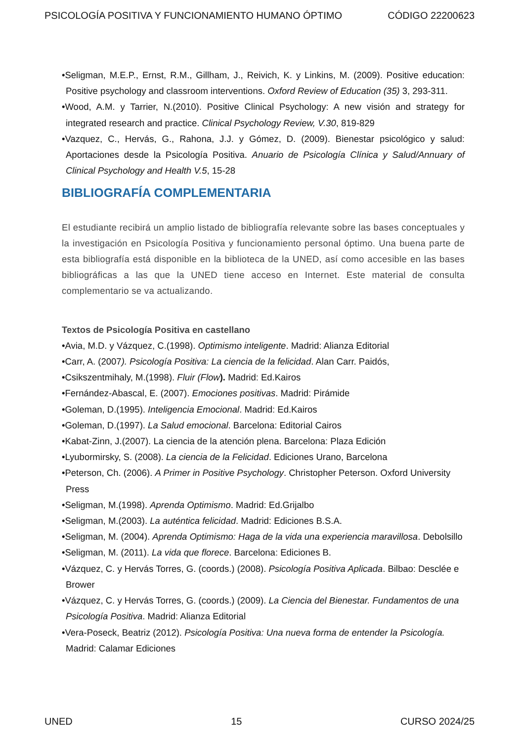PSICOLOGÍA POSITIVA Y FUNCIONAMIENTO HUMANO ÓPTIMO CÓDIGO 22200623
•Seligman, M.E.P., Ernst, R.M., Gillham, J., Reivich, K. y Linkins, M. (2009). Positive education: Positive psychology and classroom interventions. Oxford Review of Education (35) 3, 293-311.
•Wood, A.M. y Tarrier, N.(2010). Positive Clinical Psychology: A new visión and strategy for integrated research and practice. Clinical Psychology Review, V.30, 819-829
•Vazquez, C., Hervás, G., Rahona, J.J. y Gómez, D. (2009). Bienestar psicológico y salud: Aportaciones desde la Psicología Positiva. Anuario de Psicología Clínica y Salud/Annuary of Clinical Psychology and Health V.5, 15-28
BIBLIOGRAFÍA COMPLEMENTARIA
El estudiante recibirá un amplio listado de bibliografía relevante sobre las bases conceptuales y la investigación en Psicología Positiva y funcionamiento personal óptimo. Una buena parte de esta bibliografía está disponible en la biblioteca de la UNED, así como accesible en las bases bibliográficas a las que la UNED tiene acceso en Internet. Este material de consulta complementario se va actualizando.
Textos de Psicología Positiva en castellano
•Avia, M.D. y Vázquez, C.(1998). Optimismo inteligente. Madrid: Alianza Editorial
•Carr, A. (2007). Psicología Positiva: La ciencia de la felicidad. Alan Carr. Paidós,
•Csikszentmihaly, M.(1998). Fluir (Flow). Madrid: Ed.Kairos
•Fernández-Abascal, E. (2007). Emociones positivas. Madrid: Pirámide
•Goleman, D.(1995). Inteligencia Emocional. Madrid: Ed.Kairos
•Goleman, D.(1997). La Salud emocional. Barcelona: Editorial Cairos
•Kabat-Zinn, J.(2007). La ciencia de la atención plena. Barcelona: Plaza Edición
•Lyubormirsky, S. (2008). La ciencia de la Felicidad. Ediciones Urano, Barcelona
•Peterson, Ch. (2006). A Primer in Positive Psychology. Christopher Peterson. Oxford University Press
•Seligman, M.(1998). Aprenda Optimismo. Madrid: Ed.Grijalbo
•Seligman, M.(2003). La auténtica felicidad. Madrid: Ediciones B.S.A.
•Seligman, M. (2004). Aprenda Optimismo: Haga de la vida una experiencia maravillosa. Debolsillo
•Seligman, M. (2011). La vida que florece. Barcelona: Ediciones B.
•Vázquez, C. y Hervás Torres, G. (coords.) (2008). Psicología Positiva Aplicada. Bilbao: Desclée e Brower
•Vázquez, C. y Hervás Torres, G. (coords.) (2009). La Ciencia del Bienestar. Fundamentos de una Psicología Positiva. Madrid: Alianza Editorial
•Vera-Poseck, Beatriz (2012). Psicología Positiva: Una nueva forma de entender la Psicología. Madrid: Calamar Ediciones
UNED 15 CURSO 2024/25